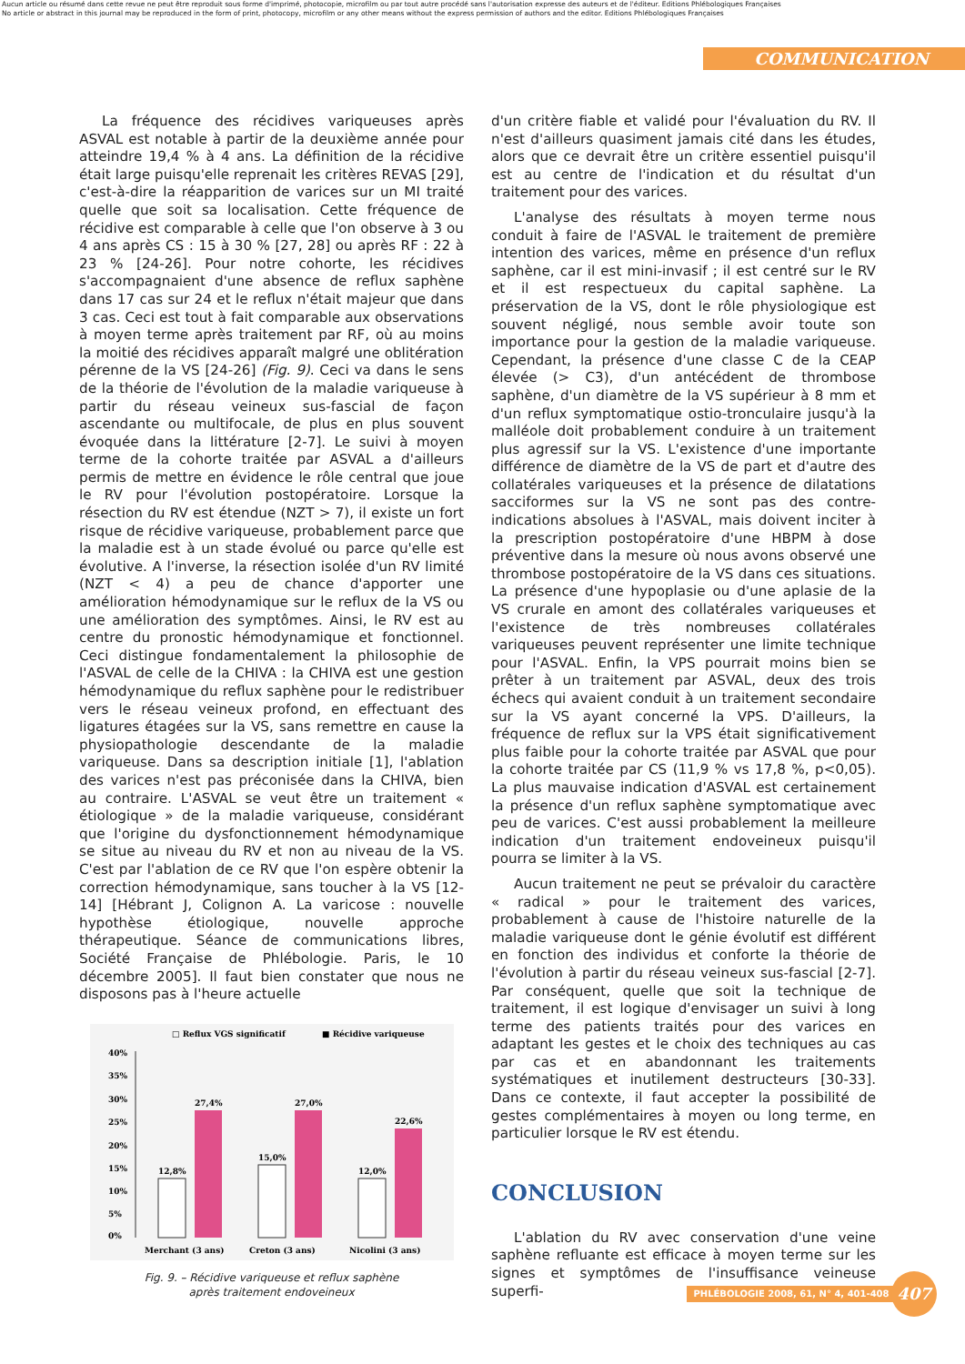Aucun article ou résumé dans cette revue ne peut être reproduit sous forme d'imprimé, photocopie, microfilm ou par tout autre procédé sans l'autorisation expresse des auteurs et de l'éditeur. Editions Phlébologiques Françaises
No article or abstract in this journal may be reproduced in the form of print, photocopy, microfilm or any other means without the express permission of authors and the editor. Editions Phlébologiques Françaises
COMMUNICATION
La fréquence des récidives variqueuses après ASVAL est notable à partir de la deuxième année pour atteindre 19,4 % à 4 ans. La définition de la récidive était large puisqu'elle reprenait les critères REVAS [29], c'est-à-dire la réapparition de varices sur un MI traité quelle que soit sa localisation. Cette fréquence de récidive est comparable à celle que l'on observe à 3 ou 4 ans après CS : 15 à 30 % [27, 28] ou après RF : 22 à 23 % [24-26]. Pour notre cohorte, les récidives s'accompagnaient d'une absence de reflux saphène dans 17 cas sur 24 et le reflux n'était majeur que dans 3 cas. Ceci est tout à fait comparable aux observations à moyen terme après traitement par RF, où au moins la moitié des récidives apparaît malgré une oblitération pérenne de la VS [24-26] (Fig. 9). Ceci va dans le sens de la théorie de l'évolution de la maladie variqueuse à partir du réseau veineux sus-fascial de façon ascendante ou multifocale, de plus en plus souvent évoquée dans la littérature [2-7]. Le suivi à moyen terme de la cohorte traitée par ASVAL a d'ailleurs permis de mettre en évidence le rôle central que joue le RV pour l'évolution postopératoire. Lorsque la résection du RV est étendue (NZT > 7), il existe un fort risque de récidive variqueuse, probablement parce que la maladie est à un stade évolué ou parce qu'elle est évolutive. A l'inverse, la résection isolée d'un RV limité (NZT < 4) a peu de chance d'apporter une amélioration hémodynamique sur le reflux de la VS ou une amélioration des symptômes. Ainsi, le RV est au centre du pronostic hémodynamique et fonctionnel. Ceci distingue fondamentalement la philosophie de l'ASVAL de celle de la CHIVA : la CHIVA est une gestion hémodynamique du reflux saphène pour le redistribuer vers le réseau veineux profond, en effectuant des ligatures étagées sur la VS, sans remettre en cause la physiopathologie descendante de la maladie variqueuse. Dans sa description initiale [1], l'ablation des varices n'est pas préconisée dans la CHIVA, bien au contraire. L'ASVAL se veut être un traitement « étiologique » de la maladie variqueuse, considérant que l'origine du dysfonctionnement hémodynamique se situe au niveau du RV et non au niveau de la VS. C'est par l'ablation de ce RV que l'on espère obtenir la correction hémodynamique, sans toucher à la VS [12-14] [Hébrant J, Colignon A. La varicose : nouvelle hypothèse étiologique, nouvelle approche thérapeutique. Séance de communications libres, Société Française de Phlébologie. Paris, le 10 décembre 2005]. Il faut bien constater que nous ne disposons pas à l'heure actuelle
□ Reflux VGS significatif
■ Récidive variqueuse
40%
35%
30%
25%
20%
15%
10%
5%
0%
12,8%
27,4%
15,0%
27,0%
12,0%
22,6%
Merchant (3 ans)
Creton (3 ans)
Nicolini (3 ans)
Fig. 9. – Récidive variqueuse et reflux saphène
après traitement endoveineux
d'un critère fiable et validé pour l'évaluation du RV. Il n'est d'ailleurs quasiment jamais cité dans les études, alors que ce devrait être un critère essentiel puisqu'il est au centre de l'indication et du résultat d'un traitement pour des varices.
L'analyse des résultats à moyen terme nous conduit à faire de l'ASVAL le traitement de première intention des varices, même en présence d'un reflux saphène, car il est mini-invasif ; il est centré sur le RV et il est respectueux du capital saphène. La préservation de la VS, dont le rôle physiologique est souvent négligé, nous semble avoir toute son importance pour la gestion de la maladie variqueuse. Cependant, la présence d'une classe C de la CEAP élevée (> C3), d'un antécédent de thrombose saphène, d'un diamètre de la VS supérieur à 8 mm et d'un reflux symptomatique ostio-tronculaire jusqu'à la malléole doit probablement conduire à un traitement plus agressif sur la VS. L'existence d'une importante différence de diamètre de la VS de part et d'autre des collatérales variqueuses et la présence de dilatations sacciformes sur la VS ne sont pas des contre-indications absolues à l'ASVAL, mais doivent inciter à la prescription postopératoire d'une HBPM à dose préventive dans la mesure où nous avons observé une thrombose postopératoire de la VS dans ces situations. La présence d'une hypoplasie ou d'une aplasie de la VS crurale en amont des collatérales variqueuses et l'existence de très nombreuses collatérales variqueuses peuvent représenter une limite technique pour l'ASVAL. Enfin, la VPS pourrait moins bien se prêter à un traitement par ASVAL, deux des trois échecs qui avaient conduit à un traitement secondaire sur la VS ayant concerné la VPS. D'ailleurs, la fréquence de reflux sur la VPS était significativement plus faible pour la cohorte traitée par ASVAL que pour la cohorte traitée par CS (11,9 % vs 17,8 %, p<0,05). La plus mauvaise indication d'ASVAL est certainement la présence d'un reflux saphène symptomatique avec peu de varices. C'est aussi probablement la meilleure indication d'un traitement endoveineux puisqu'il pourra se limiter à la VS.
Aucun traitement ne peut se prévaloir du caractère « radical » pour le traitement des varices, probablement à cause de l'histoire naturelle de la maladie variqueuse dont le génie évolutif est différent en fonction des individus et conforte la théorie de l'évolution à partir du réseau veineux sus-fascial [2-7]. Par conséquent, quelle que soit la technique de traitement, il est logique d'envisager un suivi à long terme des patients traités pour des varices en adaptant les gestes et le choix des techniques au cas par cas et en abandonnant les traitements systématiques et inutilement destructeurs [30-33]. Dans ce contexte, il faut accepter la possibilité de gestes complémentaires à moyen ou long terme, en particulier lorsque le RV est étendu.
CONCLUSION
L'ablation du RV avec conservation d'une veine saphène refluante est efficace à moyen terme sur les signes et symptômes de l'insuffisance veineuse superfi-
PHLÉBOLOGIE 2008, 61, N° 4, 401-408
407